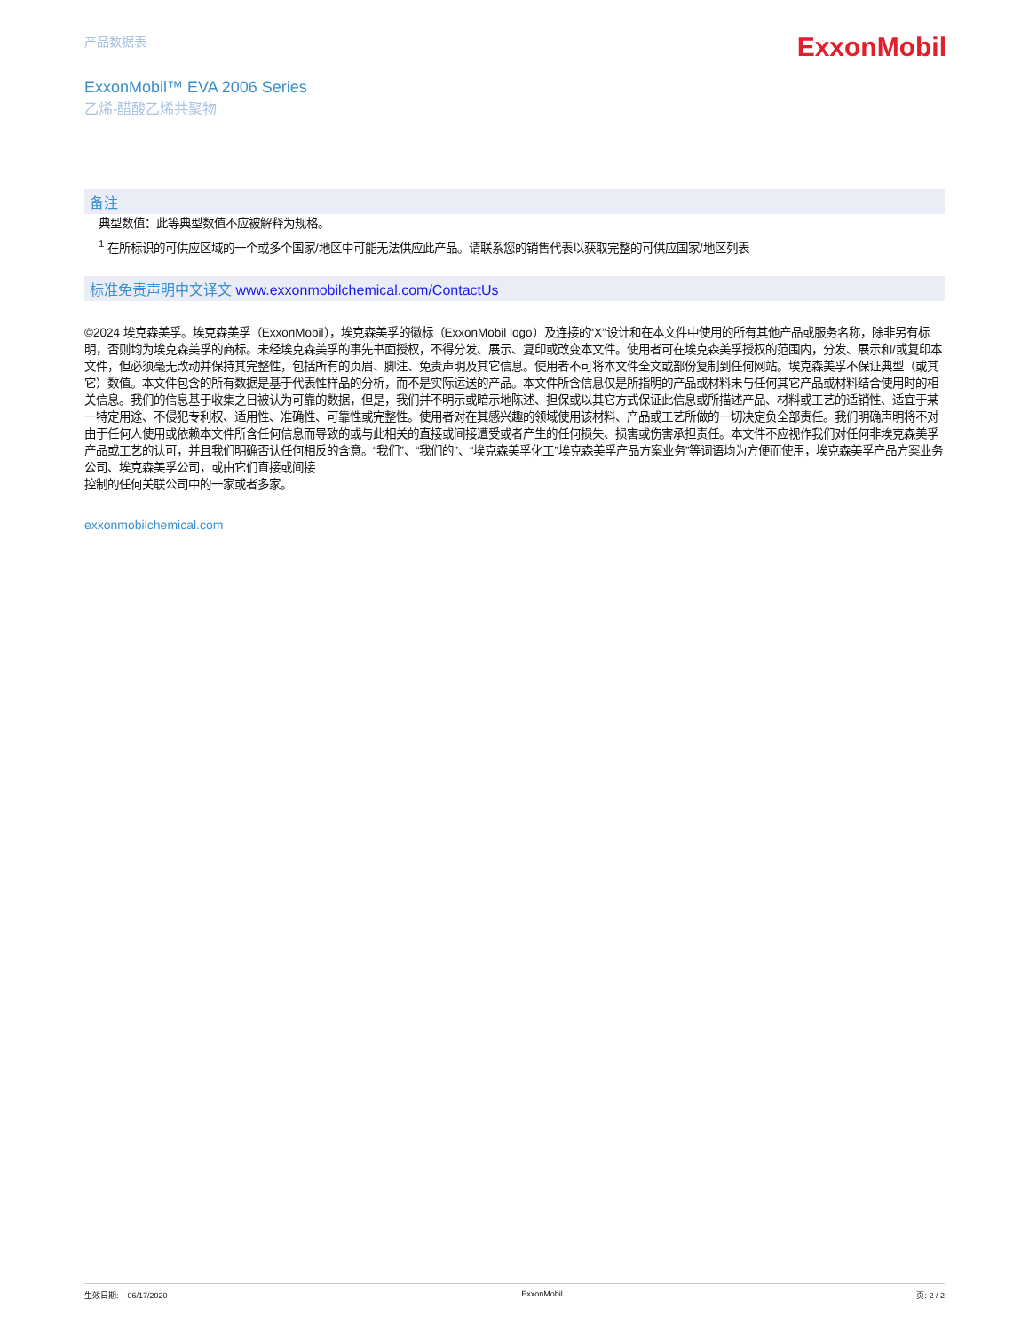产品数据表
ExxonMobil
ExxonMobil™ EVA 2006 Series
乙烯-醋酸乙烯共聚物
备注
典型数值：此等典型数值不应被解释为规格。
<sup>1</sup> 在所标识的可供应区域的一个或多个国家/地区中可能无法供应此产品。请联系您的销售代表以获取完整的可供应国家/地区列表
标准免责声明中文译文 www.exxonmobilchemical.com/ContactUs
©2024 埃克森美孚。埃克森美孚（ExxonMobil），埃克森美孚的徽标（ExxonMobil logo）及连接的“X”设计和在本文件中使用的所有其他产品或服务名称，除非另有标明，否则均为埃克森美孚的商标。未经埃克森美孚的事先书面授权，不得分发、展示、复印或改变本文件。使用者可在埃克森美孚授权的范围内，分发、展示和/或复印本文件，但必须毫无改动并保持其完整性，包括所有的页眉、脚注、免责声明及其它信息。使用者不可将本文件全文或部份复制到任何网站。埃克森美孚不保证典型（或其它）数值。本文件包含的所有数据是基于代表性样品的分析，而不是实际运送的产品。本文件所含信息仅是所指明的产品或材料未与任何其它产品或材料结合使用时的相关信息。我们的信息基于收集之日被认为可靠的数据，但是，我们并不明示或暗示地陈述、担保或以其它方式保证此信息或所描述产品、材料或工艺的适销性、适宜于某一特定用途、不侵犯专利权、适用性、准确性、可靠性或完整性。使用者对在其感兴趣的领域使用该材料、产品或工艺所做的一切决定负全部责任。我们明确声明将不对由于任何人使用或依赖本文件所含任何信息而导致的或与此相关的直接或间接遭受或者产生的任何损失、损害或伤害承担责任。本文件不应视作我们对任何非埃克森美孚产品或工艺的认可，并且我们明确否认任何相反的含意。“我们”、“我们的”、“埃克森美孚化工”埃克森美孚产品方案业务”等词语均为方便而使用，埃克森美孚产品方案业务公司、埃克森美孚公司，或由它们直接或间接
控制的任何关联公司中的一家或者多家。
exxonmobilchemical.com
生效日期: 06/17/2020 ExxonMobil 页: 2 / 2